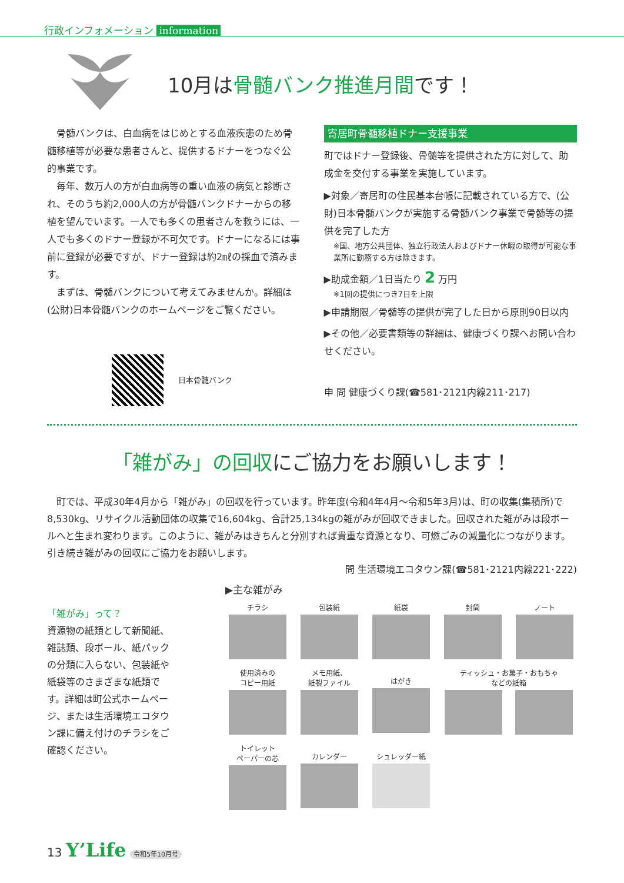行政インフォメーション information
10月は骨髄バンク推進月間です！
骨髄バンクは、白血病をはじめとする血液疾患のため骨髄移植等が必要な患者さんと、提供するドナーをつなぐ公的事業です。
毎年、数万人の方が白血病等の重い血液の病気と診断され、そのうち約2,000人の方が骨髄バンクドナーからの移植を望んでいます。一人でも多くの患者さんを救うには、一人でも多くのドナー登録が不可欠です。ドナーになるには事前に登録が必要ですが、ドナー登録は約2㎖の採血で済みます。
まずは、骨髄バンクについて考えてみませんか。詳細は(公財)日本骨髄バンクのホームページをご覧ください。
日本骨髄バンク
寄居町骨髄移植ドナー支援事業
町ではドナー登録後、骨髄等を提供された方に対して、助成金を交付する事業を実施しています。
▶対象／寄居町の住民基本台帳に記載されている方で、(公財)日本骨髄バンクが実施する骨髄バンク事業で骨髄等の提供を完了した方
※国、地方公共団体、独立行政法人およびドナー休暇の取得が可能な事業所に勤務する方は除きます。
▶助成金額／1日当たり 2 万円
※1回の提供につき7日を上限
▶申請期限／骨髄等の提供が完了した日から原則90日以内
▶その他／必要書類等の詳細は、健康づくり課へお問い合わせください。
申 問 健康づくり課(☎581･2121内線211･217)
「雑がみ」の回収にご協力をお願いします！
町では、平成30年4月から「雑がみ」の回収を行っています。昨年度(令和4年4月～令和5年3月)は、町の収集(集積所)で8,530kg、リサイクル活動団体の収集で16,604kg、合計25,134kgの雑がみが回収できました。回収された雑がみは段ボールへと生まれ変わります。このように、雑がみはきちんと分別すれば貴重な資源となり、可燃ごみの減量化につながります。引き続き雑がみの回収にご協力をお願いします。
問 生活環境エコタウン課(☎581･2121内線221･222)
「雑がみ」って？
資源物の紙類として新聞紙、雑誌類、段ボール、紙パックの分類に入らない、包装紙や紙袋等のさまざまな紙類です。詳細は町公式ホームページ、または生活環境エコタウン課に備え付けのチラシをご確認ください。
▶主な雑がみ
チラシ
包装紙
紙袋
封筒
ノート
使用済みの
コピー用紙
メモ用紙、
紙製ファイル
はがき
ティッシュ・お菓子・おもちゃ
などの紙箱
トイレット
ペーパーの芯
カレンダー
シュレッダー紙
13 Y’Life 令和5年10月号